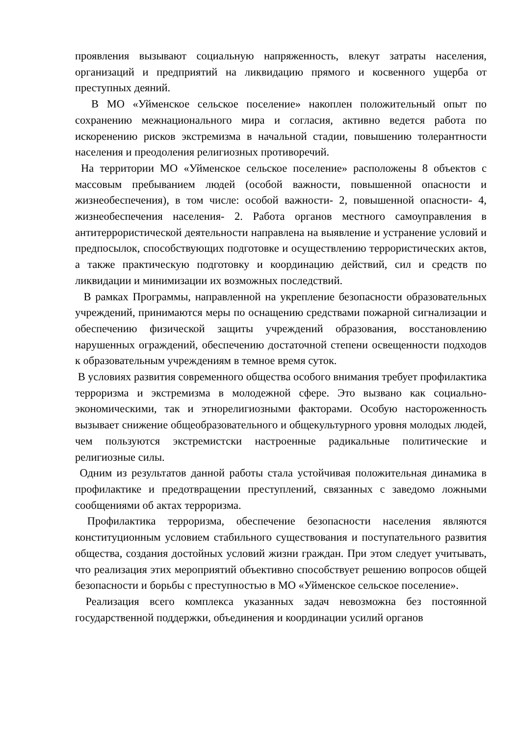проявления вызывают социальную напряженность, влекут затраты населения, организаций и предприятий на ликвидацию прямого и косвенного ущерба от преступных деяний.
В МО «Уйменское сельское поселение» накоплен положительный опыт по сохранению межнационального мира и согласия, активно ведется работа по искоренению рисков экстремизма в начальной стадии, повышению толерантности населения и преодоления религиозных противоречий.
На территории МО «Уйменское сельское поселение» расположены 8 объектов с массовым пребыванием людей (особой важности, повышенной опасности и жизнеобеспечения), в том числе: особой важности- 2, повышенной опасности- 4, жизнеобеспечения населения- 2. Работа органов местного самоуправления в антитеррористической деятельности направлена на выявление и устранение условий и предпосылок, способствующих подготовке и осуществлению террористических актов, а также практическую подготовку и координацию действий, сил и средств по ликвидации и минимизации их возможных последствий.
В рамках Программы, направленной на укрепление безопасности образовательных учреждений, принимаются меры по оснащению средствами пожарной сигнализации и обеспечению физической защиты учреждений образования, восстановлению нарушенных ограждений, обеспечению достаточной степени освещенности подходов к образовательным учреждениям в темное время суток.
В условиях развития современного общества особого внимания требует профилактика терроризма и экстремизма в молодежной сфере. Это вызвано как социально-экономическими, так и этнорелигиозными факторами. Особую настороженность вызывает снижение общеобразовательного и общекультурного уровня молодых людей, чем пользуются экстремистски настроенные радикальные политические и религиозные силы.
Одним из результатов данной работы стала устойчивая положительная динамика в профилактике и предотвращении преступлений, связанных с заведомо ложными сообщениями об актах терроризма.
Профилактика терроризма, обеспечение безопасности населения являются конституционным условием стабильного существования и поступательного развития общества, создания достойных условий жизни граждан. При этом следует учитывать, что реализация этих мероприятий объективно способствует решению вопросов общей безопасности и борьбы с преступностью в МО «Уйменское сельское поселение».
Реализация всего комплекса указанных задач невозможна без постоянной государственной поддержки, объединения и координации усилий органов